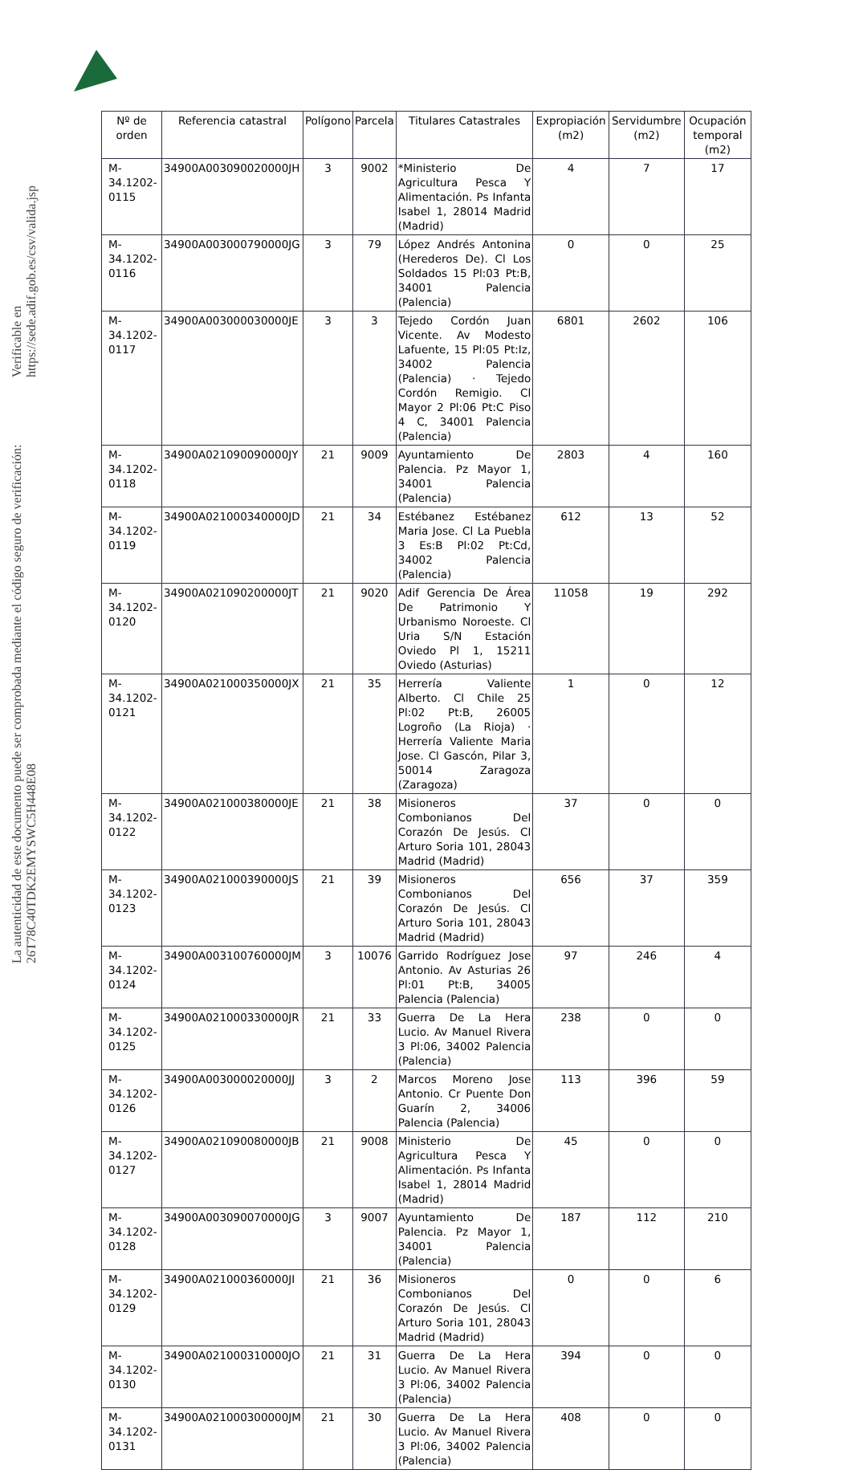La autenticidad de este documento puede ser comprobada mediante el código seguro de verificación: 26T78C40TDK2EMYSWC5H448E08
Verificable en https://sede.adif.gob.es/csv/valida.jsp
| Nº de orden | Referencia catastral | Polígono | Parcela | Titulares Catastrales | Expropiación (m2) | Servidumbre (m2) | Ocupación temporal (m2) |
| --- | --- | --- | --- | --- | --- | --- | --- |
| M-34.1202-0115 | 34900A003090020000JH | 3 | 9002 | *Ministerio De Agricultura Pesca Y Alimentación. Ps Infanta Isabel 1, 28014 Madrid (Madrid) | 4 | 7 | 17 |
| M-34.1202-0116 | 34900A003000790000JG | 3 | 79 | López Andrés Antonina (Herederos De). Cl Los Soldados 15 Pl:03 Pt:B, 34001 Palencia (Palencia) | 0 | 0 | 25 |
| M-34.1202-0117 | 34900A003000030000JE | 3 | 3 | Tejedo Cordón Juan Vicente. Av Modesto Lafuente, 15 Pl:05 Pt:Iz, 34002 Palencia (Palencia) · Tejedo Cordón Remigio. Cl Mayor 2 Pl:06 Pt:C Piso 4 C, 34001 Palencia (Palencia) | 6801 | 2602 | 106 |
| M-34.1202-0118 | 34900A021090090000JY | 21 | 9009 | Ayuntamiento De Palencia. Pz Mayor 1, 34001 Palencia (Palencia) | 2803 | 4 | 160 |
| M-34.1202-0119 | 34900A021000340000JD | 21 | 34 | Estébanez Estébanez Maria Jose. Cl La Puebla 3 Es:B Pl:02 Pt:Cd, 34002 Palencia (Palencia) | 612 | 13 | 52 |
| M-34.1202-0120 | 34900A021090200000JT | 21 | 9020 | Adif Gerencia De Área De Patrimonio Y Urbanismo Noroeste. Cl Uria S/N Estación Oviedo Pl 1, 15211 Oviedo (Asturias) | 11058 | 19 | 292 |
| M-34.1202-0121 | 34900A021000350000JX | 21 | 35 | Herrería Valiente Alberto. Cl Chile 25 Pl:02 Pt:B, 26005 Logroño (La Rioja) · Herrería Valiente Maria Jose. Cl Gascón, Pilar 3, 50014 Zaragoza (Zaragoza) | 1 | 0 | 12 |
| M-34.1202-0122 | 34900A021000380000JE | 21 | 38 | Misioneros Combonianos Del Corazón De Jesús. Cl Arturo Soria 101, 28043 Madrid (Madrid) | 37 | 0 | 0 |
| M-34.1202-0123 | 34900A021000390000JS | 21 | 39 | Misioneros Combonianos Del Corazón De Jesús. Cl Arturo Soria 101, 28043 Madrid (Madrid) | 656 | 37 | 359 |
| M-34.1202-0124 | 34900A003100760000JM | 3 | 10076 | Garrido Rodríguez Jose Antonio. Av Asturias 26 Pl:01 Pt:B, 34005 Palencia (Palencia) | 97 | 246 | 4 |
| M-34.1202-0125 | 34900A021000330000JR | 21 | 33 | Guerra De La Hera Lucio. Av Manuel Rivera 3 Pl:06, 34002 Palencia (Palencia) | 238 | 0 | 0 |
| M-34.1202-0126 | 34900A003000020000JJ | 3 | 2 | Marcos Moreno Jose Antonio. Cr Puente Don Guarín 2, 34006 Palencia (Palencia) | 113 | 396 | 59 |
| M-34.1202-0127 | 34900A021090080000JB | 21 | 9008 | Ministerio De Agricultura Pesca Y Alimentación. Ps Infanta Isabel 1, 28014 Madrid (Madrid) | 45 | 0 | 0 |
| M-34.1202-0128 | 34900A003090070000JG | 3 | 9007 | Ayuntamiento De Palencia. Pz Mayor 1, 34001 Palencia (Palencia) | 187 | 112 | 210 |
| M-34.1202-0129 | 34900A021000360000JI | 21 | 36 | Misioneros Combonianos Del Corazón De Jesús. Cl Arturo Soria 101, 28043 Madrid (Madrid) | 0 | 0 | 6 |
| M-34.1202-0130 | 34900A021000310000JO | 21 | 31 | Guerra De La Hera Lucio. Av Manuel Rivera 3 Pl:06, 34002 Palencia (Palencia) | 394 | 0 | 0 |
| M-34.1202-0131 | 34900A021000300000JM | 21 | 30 | Guerra De La Hera Lucio. Av Manuel Rivera 3 Pl:06, 34002 Palencia (Palencia) | 408 | 0 | 0 |